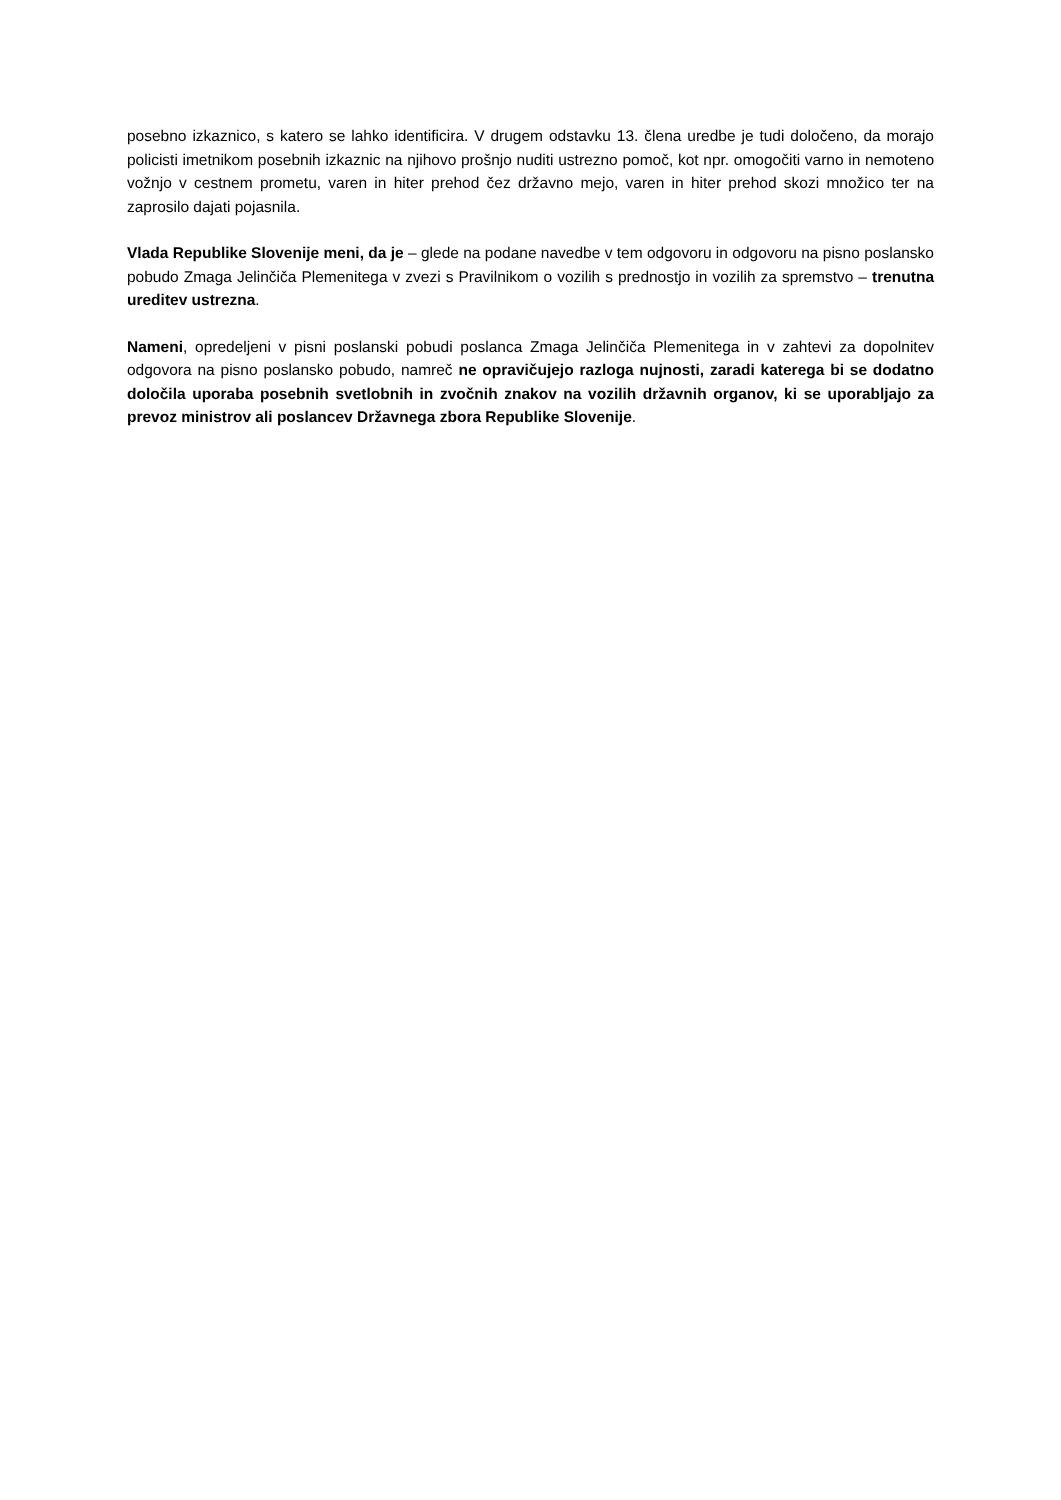posebno izkaznico, s katero se lahko identificira. V drugem odstavku 13. člena uredbe je tudi določeno, da morajo policisti imetnikom posebnih izkaznic na njihovo prošnjo nuditi ustrezno pomoč, kot npr. omogočiti varno in nemoteno vožnjo v cestnem prometu, varen in hiter prehod čez državno mejo, varen in hiter prehod skozi množico ter na zaprosilo dajati pojasnila.
Vlada Republike Slovenije meni, da je – glede na podane navedbe v tem odgovoru in odgovoru na pisno poslansko pobudo Zmaga Jelinčiča Plemenitega v zvezi s Pravilnikom o vozilih s prednostjo in vozilih za spremstvo – trenutna ureditev ustrezna.
Nameni, opredeljeni v pisni poslanski pobudi poslanca Zmaga Jelinčiča Plemenitega in v zahtevi za dopolnitev odgovora na pisno poslansko pobudo, namreč ne opravičujejo razloga nujnosti, zaradi katerega bi se dodatno določila uporaba posebnih svetlobnih in zvočnih znakov na vozilih državnih organov, ki se uporabljajo za prevoz ministrov ali poslancev Državnega zbora Republike Slovenije.